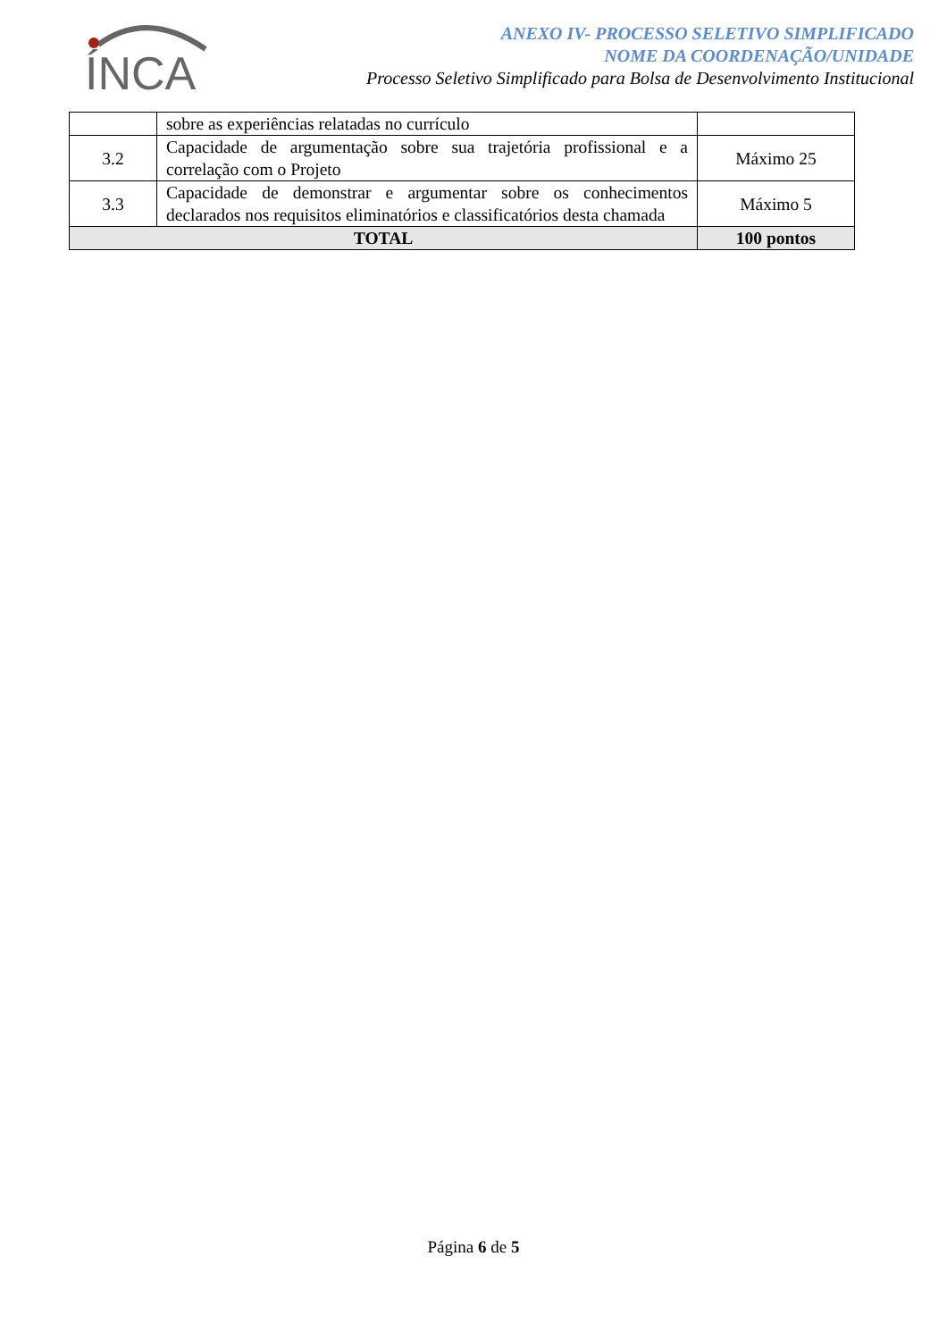ÍNCA
ANEXO IV- PROCESSO SELETIVO SIMPLIFICADO
NOME DA COORDENAÇÃO/UNIDADE
Processo Seletivo Simplificado para Bolsa de Desenvolvimento Institucional
| | sobre as experiências relatadas no currículo | |
| 3.2 | Capacidade de argumentação sobre sua trajetória profissional e a correlação com o Projeto | Máximo 25 |
| 3.3 | Capacidade de demonstrar e argumentar sobre os conhecimentos declarados nos requisitos eliminatórios e classificatórios desta chamada | Máximo 5 |
| TOTAL | | 100 pontos |
Página 6 de 5